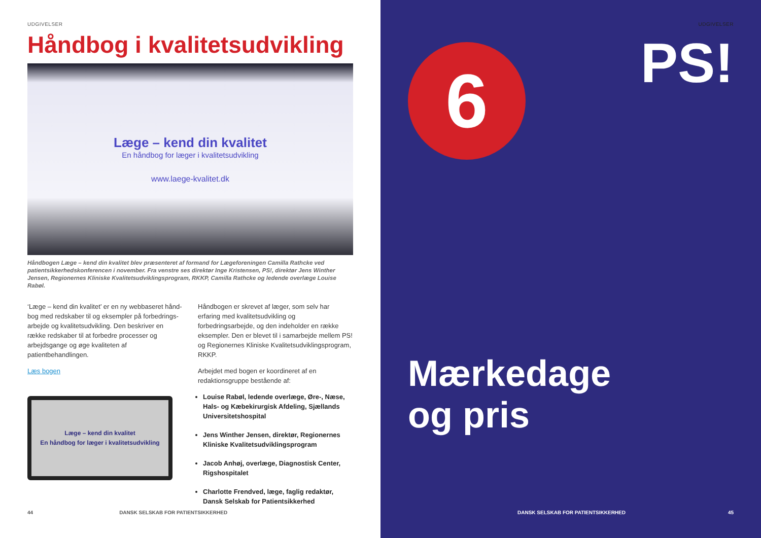UDGIVELSER
Håndbog i kvalitetsudvikling
Læge – kend din kvalitet
En håndbog for læger i kvalitetsudvikling
www.laege-kvalitet.dk
Håndbogen Læge – kend din kvalitet blev præsenteret af formand for Lægeforeningen Camilla Rathcke ved patientsikkerhedskonferencen i november. Fra venstre ses direktør Inge Kristensen, PS!, direktør Jens Winther Jensen, Regionernes Kliniske Kvalitetsudviklingsprogram, RKKP, Camilla Rathcke og ledende overlæge Louise Rabøl.
‘Læge – kend din kvalitet’ er en ny webbaseret hånd-bog med redskaber til og eksempler på forbedrings-arbejde og kvalitetsudvikling. Den beskriver en række redskaber til at forbedre processer og arbejdsgange og øge kvaliteten af patientbehandlingen.
Læs bogen
Læge – kend din kvalitet
En håndbog for læger i kvalitetsudvikling
Håndbogen er skrevet af læger, som selv har erfaring med kvalitetsudvikling og forbedringsarbejde, og den indeholder en række eksempler. Den er blevet til i samarbejde mellem PS! og Regionernes Kliniske Kvalitetsudviklingsprogram, RKKP.
Arbejdet med bogen er koordineret af en redaktionsgruppe bestående af:
Louise Rabøl, ledende overlæge, Øre-, Næse, Hals- og Kæbekirurgisk Afdeling, Sjællands Universitetshospital
Jens Winther Jensen, direktør, Regionernes Kliniske Kvalitetsudviklingsprogram
Jacob Anhøj, overlæge, Diagnostisk Center, Rigshospitalet
Charlotte Frendved, læge, faglig redaktør, Dansk Selskab for Patientsikkerhed
44 DANSK SELSKAB FOR PATIENTSIKKERHED
UDGIVELSER
PS!
6
Mærkedage
og pris
DANSK SELSKAB FOR PATIENTSIKKERHED 45